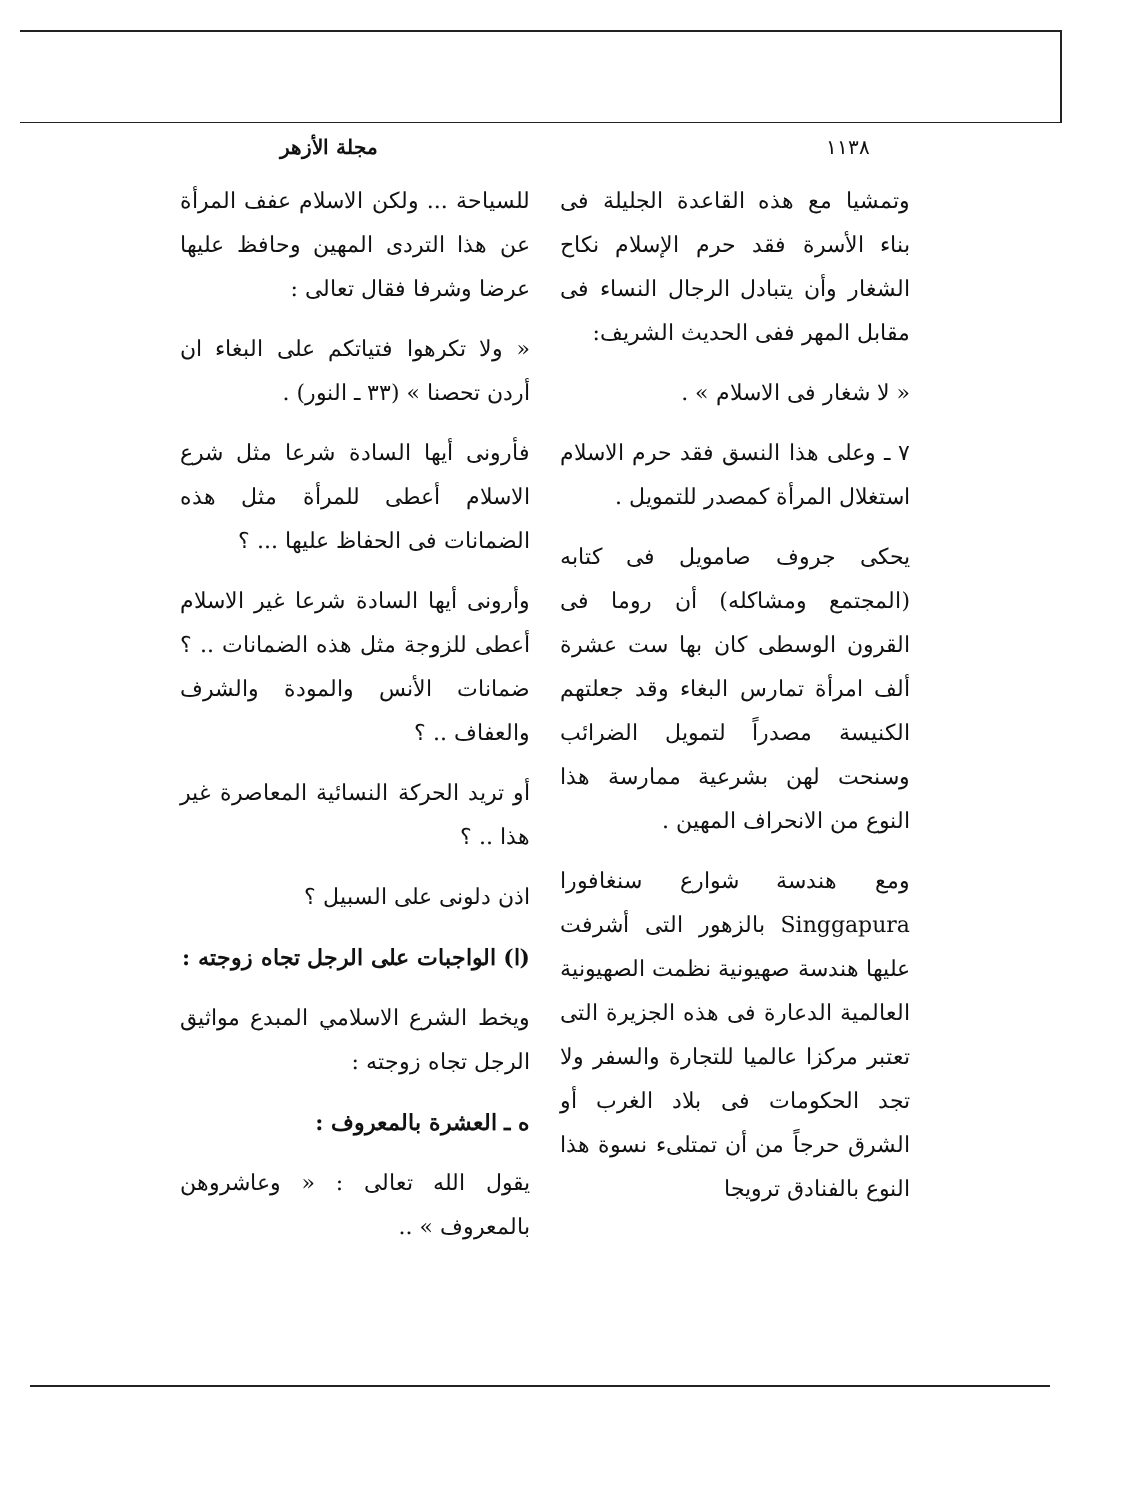١١٣٨ مجلة الأزهر
وتمشيا مع هذه القاعدة الجليلة فى بناء الأسرة فقد حرم الإسلام نكاح الشغار وأن يتبادل الرجال النساء فى مقابل المهر ففى الحديث الشريف:
« لا شغار فى الاسلام » .
٧ ـ وعلى هذا النسق فقد حرم الاسلام استغلال المرأة كمصدر للتمويل .
يحكى جروف صامويل فى كتابه (المجتمع ومشاكله) أن روما فى القرون الوسطى كان بها ست عشرة ألف امرأة تمارس البغاء وقد جعلتهم الكنيسة مصدراً لتمويل الضرائب وسنحت لهن بشرعية ممارسة هذا النوع من الانحراف المهين .
ومع هندسة شوارع سنغافورا Singgapura بالزهور التى أشرفت عليها هندسة صهيونية نظمت الصهيونية العالمية الدعارة فى هذه الجزيرة التى تعتبر مركزا عالميا للتجارة والسفر ولا تجد الحكومات فى بلاد الغرب أو الشرق حرجاً من أن تمتلىء نسوة هذا النوع بالفنادق ترويجا
للسياحة ... ولكن الاسلام عفف المرأة عن هذا التردى المهين وحافظ عليها عرضا وشرفا فقال تعالى :
« ولا تكرهوا فتياتكم على البغاء ان أردن تحصنا » (٣٣ ـ النور) .
فأرونى أيها السادة شرعا مثل شرع الاسلام أعطى للمرأة مثل هذه الضمانات فى الحفاظ عليها ... ؟
وأرونى أيها السادة شرعا غير الاسلام أعطى للزوجة مثل هذه الضمانات .. ؟ ضمانات الأنس والمودة والشرف والعفاف .. ؟
أو تريد الحركة النسائية المعاصرة غير هذا .. ؟
اذن دلونى على السبيل ؟
(ا) الواجبات على الرجل تجاه زوجته :
ويخط الشرع الاسلامي المبدع مواثيق الرجل تجاه زوجته :
ه ـ العشرة بالمعروف :
يقول الله تعالى : « وعاشروهن بالمعروف » ..